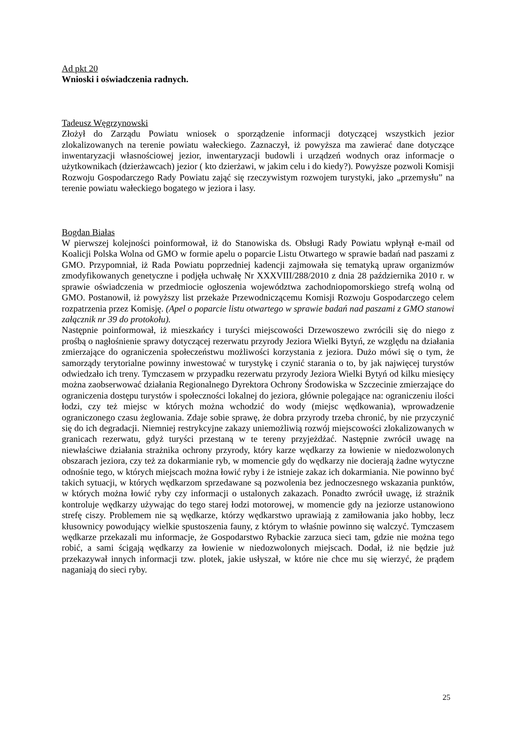Ad pkt 20
Wnioski i oświadczenia radnych.
Tadeusz Węgrzynowski
Złożył do Zarządu Powiatu wniosek o sporządzenie informacji dotyczącej wszystkich jezior zlokalizowanych na terenie powiatu wałeckiego. Zaznaczył, iż powyższa ma zawierać dane dotyczące inwentaryzacji własnościowej jezior, inwentaryzacji budowli i urządzeń wodnych oraz informacje o użytkownikach (dzierżawcach) jezior ( kto dzierżawi, w jakim celu i do kiedy?). Powyższe pozwoli Komisji Rozwoju Gospodarczego Rady Powiatu zająć się rzeczywistym rozwojem turystyki, jako „przemysłu” na terenie powiatu wałeckiego bogatego w jeziora i lasy.
Bogdan Białas
W pierwszej kolejności poinformował, iż do Stanowiska ds. Obsługi Rady Powiatu wpłynął e-mail od Koalicji Polska Wolna od GMO w formie apelu o poparcie Listu Otwartego w sprawie badań nad paszami z GMO. Przypomniał, iż Rada Powiatu poprzedniej kadencji zajmowała się tematyką upraw organizmów zmodyfikowanych genetyczne i podjęła uchwałę Nr XXXVIII/288/2010 z dnia 28 października 2010 r. w sprawie oświadczenia w przedmiocie ogłoszenia województwa zachodniopomorskiego strefą wolną od GMO. Postanowił, iż powyższy list przekaże Przewodniczącemu Komisji Rozwoju Gospodarczego celem rozpatrzenia przez Komisję. (Apel o poparcie listu otwartego w sprawie badań nad paszami z GMO stanowi załącznik nr 39 do protokołu).
Następnie poinformował, iż mieszkańcy i turyści miejscowości Drzewoszewo zwrócili się do niego z prośbą o nagłośnienie sprawy dotyczącej rezerwatu przyrody Jeziora Wielki Bytyń, ze względu na działania zmierzające do ograniczenia społeczeństwu możliwości korzystania z jeziora. Dużo mówi się o tym, że samorządy terytorialne powinny inwestować w turystykę i czynić starania o to, by jak najwięcej turystów odwiedzało ich treny. Tymczasem w przypadku rezerwatu przyrody Jeziora Wielki Bytyń od kilku miesięcy można zaobserwować działania Regionalnego Dyrektora Ochrony Środowiska w Szczecinie zmierzające do ograniczenia dostępu turystów i społeczności lokalnej do jeziora, głównie polegające na: ograniczeniu ilości łodzi, czy też miejsc w których można wchodzić do wody (miejsc wędkowania), wprowadzenie ograniczonego czasu żeglowania. Zdaje sobie sprawę, że dobra przyrody trzeba chronić, by nie przyczynić się do ich degradacji. Niemniej restrykcyjne zakazy uniemożliwią rozwój miejscowości zlokalizowanych w granicach rezerwatu, gdyż turyści przestaną w te tereny przyjeżdżać. Następnie zwrócił uwagę na niewłaściwe działania strażnika ochrony przyrody, który karze wędkarzy za łowienie w niedozwolonych obszarach jeziora, czy też za dokarmianie ryb, w momencie gdy do wędkarzy nie docierają żadne wytyczne odnośnie tego, w których miejscach można łowić ryby i że istnieje zakaz ich dokarmiania. Nie powinno być takich sytuacji, w których wędkarzom sprzedawane są pozwolenia bez jednoczesnego wskazania punktów, w których można łowić ryby czy informacji o ustalonych zakazach. Ponadto zwrócił uwagę, iż strażnik kontroluje wędkarzy używając do tego starej łodzi motorowej, w momencie gdy na jeziorze ustanowiono strefę ciszy. Problemem nie są wędkarze, którzy wędkarstwo uprawiają z zamiłowania jako hobby, lecz kłusownicy powodujący wielkie spustoszenia fauny, z którym to właśnie powinno się walczyć. Tymczasem wędkarze przekazali mu informacje, że Gospodarstwo Rybackie zarzuca sieci tam, gdzie nie można tego robić, a sami ścigają wędkarzy za łowienie w niedozwolonych miejscach. Dodał, iż nie będzie już przekazywał innych informacji tzw. plotek, jakie usłyszał, w które nie chce mu się wierzyć, że prądem naganiają do sieci ryby.
25